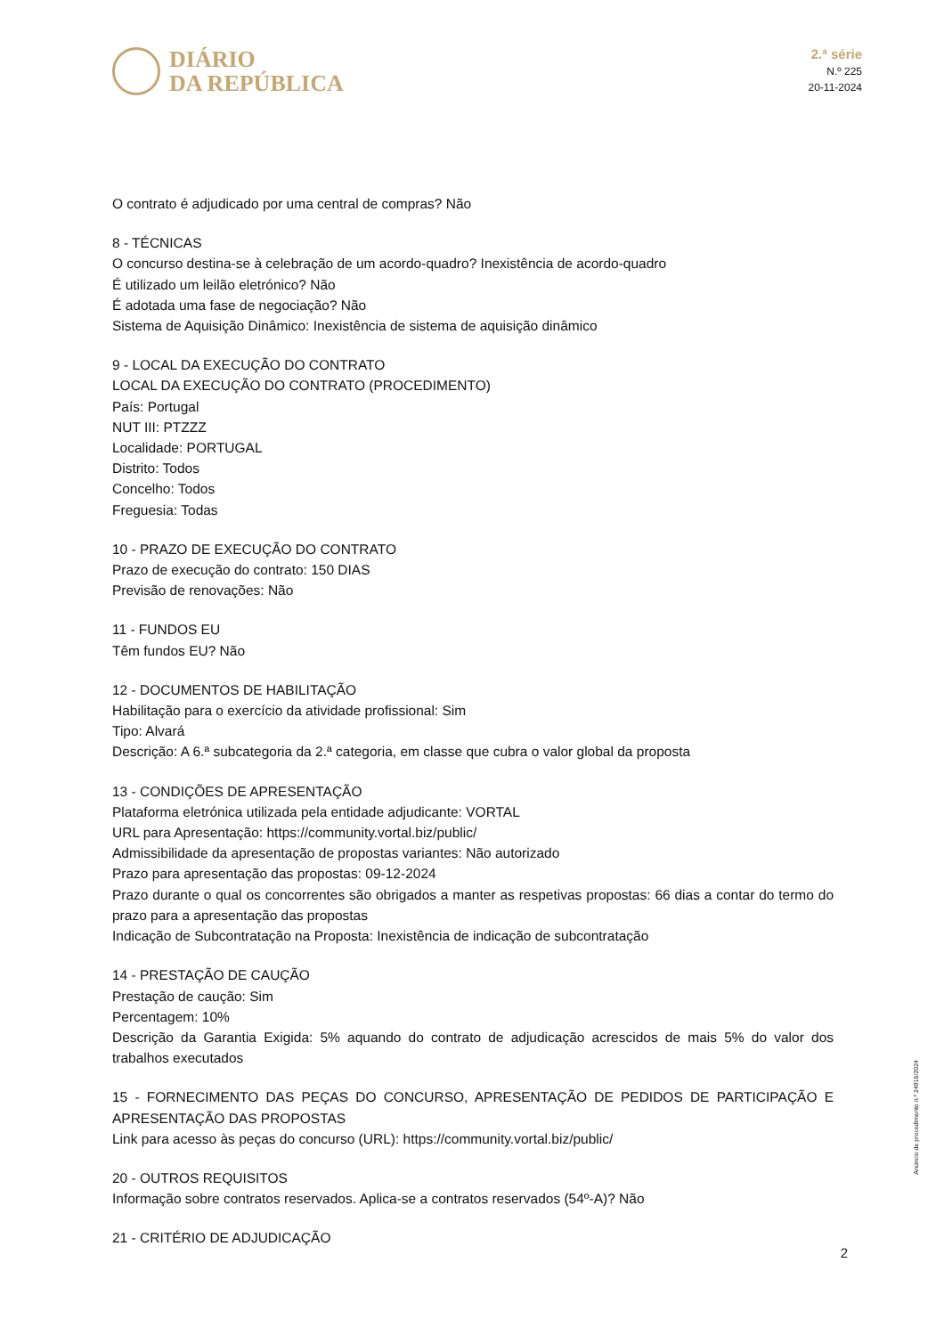DIÁRIO
DA REPÚBLICA
2.ª série
N.º 225
20-11-2024
O contrato é adjudicado por uma central de compras? Não
8 - TÉCNICAS
O concurso destina-se à celebração de um acordo-quadro? Inexistência de acordo-quadro
É utilizado um leilão eletrónico? Não
É adotada uma fase de negociação? Não
Sistema de Aquisição Dinâmico: Inexistência de sistema de aquisição dinâmico
9 - LOCAL DA EXECUÇÃO DO CONTRATO
LOCAL DA EXECUÇÃO DO CONTRATO (PROCEDIMENTO)
País: Portugal
NUT III: PTZZZ
Localidade: PORTUGAL
Distrito: Todos
Concelho: Todos
Freguesia: Todas
10 - PRAZO DE EXECUÇÃO DO CONTRATO
Prazo de execução do contrato: 150 DIAS
Previsão de renovações: Não
11 - FUNDOS EU
Têm fundos EU? Não
12 - DOCUMENTOS DE HABILITAÇÃO
Habilitação para o exercício da atividade profissional: Sim
Tipo: Alvará
Descrição: A 6.ª subcategoria da 2.ª categoria, em classe que cubra o valor global da proposta
13 - CONDIÇÕES DE APRESENTAÇÃO
Plataforma eletrónica utilizada pela entidade adjudicante: VORTAL
URL para Apresentação: https://community.vortal.biz/public/
Admissibilidade da apresentação de propostas variantes: Não autorizado
Prazo para apresentação das propostas: 09-12-2024
Prazo durante o qual os concorrentes são obrigados a manter as respetivas propostas: 66 dias a contar do termo do prazo para a apresentação das propostas
Indicação de Subcontratação na Proposta: Inexistência de indicação de subcontratação
14 - PRESTAÇÃO DE CAUÇÃO
Prestação de caução: Sim
Percentagem: 10%
Descrição da Garantia Exigida: 5% aquando do contrato de adjudicação acrescidos de mais 5% do valor dos trabalhos executados
15 - FORNECIMENTO DAS PEÇAS DO CONCURSO, APRESENTAÇÃO DE PEDIDOS DE PARTICIPAÇÃO E APRESENTAÇÃO DAS PROPOSTAS
Link para acesso às peças do concurso (URL): https://community.vortal.biz/public/
20 - OUTROS REQUISITOS
Informação sobre contratos reservados. Aplica-se a contratos reservados (54º-A)? Não
21 - CRITÉRIO DE ADJUDICAÇÃO
Anúncio de procedimento n.º 24916/2024
2